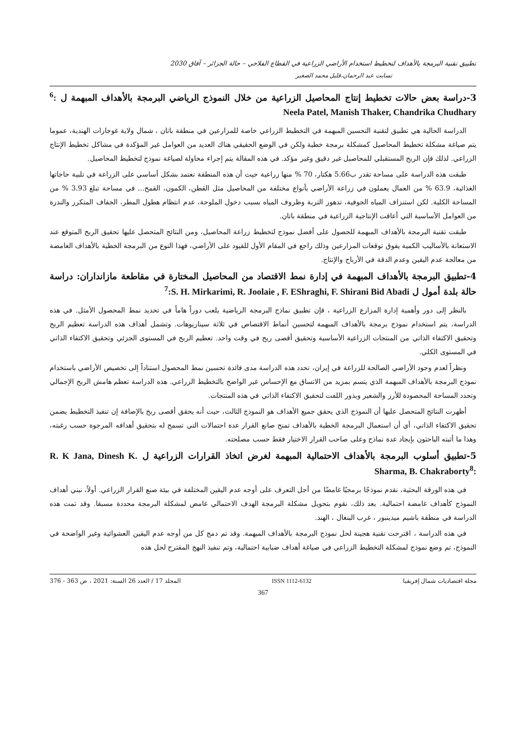تطبيق تقنية البرمجة بالأهداف لتخطيط استخدام الأراضي الزراعية في القطاع الفلاحي – حالة الجزائر – آفاق 2030
تسابت عبد الرحمان،قليل محمد الصغير
3-دراسة بعض حالات تخطيط إنتاج المحاصيل الزراعية من خلال النموذج الرياضي البرمجة بالأهداف المبهمة ل <sup>6</sup>: Neela Patel, Manish Thaker, Chandrika Chudhary
الدراسة الحالية هي تطبيق لتقنية التحسين المبهمة في التخطيط الزراعي خاصة للمزارعين في منطقة باتان ، شمال ولاية غوجارات الهندية، عموما يتم صياغة مشكلة تخطيط المحاصيل كمشكلة برمجة خطية ولكن في الوضع الحقيقي هناك العديد من العوامل غير المؤكدة في مشاكل تخطيط الإنتاج الزراعي. لذلك فإن الربح المستقبلي للمحاصيل غير دقيق وغير مؤكد. في هذه المقالة يتم إجراء محاولة لصياغة نموذج لتخطيط المحاصيل.
طبقت هذه الدراسة على مساحة تقدر ب5.66 هكتار، 70 % منها زراعية حيث أن هذه المنطقة تعتمد بشكل أساسي على الزراعة في تلبية حاجاتها الغذائية، 63.9 % من العمال يعملون في زراعة الأراضي بأنواع مختلفة من المحاصيل مثل القطن، الكمون، القمح... في مساحة تبلغ 3.93 % من المساحة الكلية. لكن استنزاف المياه الجوفية، تدهور التربة وظروف المياه بسبب دخول الملوحة، عدم انتظام هطول المطر، الجفاف المتكرر والندرة من العوامل الأساسية التي أعاقت الإنتاجية الزراعية في منطقة باتان.
طبقت تقنية البرمجة بالأهداف المبهمة للحصول على أفضل نموذج لتخطيط زراعة المحاصيل، ومن النتائج المتحصل عليها تحقيق الربح المتوقع عند الاستعانة بالأساليب الكمية يفوق توقعات المزارعين وذلك راجع في المقام الأول للقيود على الأراضي، فهذا النوع من البرمجة الخطية بالأهداف الغامضة من معالجة عدم اليقين وعدم الدقة في الأرباح والإنتاج.
4-تطبيق البرمجة بالأهداف المبهمة في إدارة نمط الاقتصاد من المحاصيل المختارة في مقاطعة مازانداران: دراسة حالة بلدة أمول ل <sup>7</sup>:S. H. Mirkarimi, R. Joolaie , F. EShraghi, F. Shirani Bid Abadi
بالنظر إلى دور وأهمية إدارة المزارع الزراعية ، فإن تطبيق نماذج البرمجة الرياضية يلعب دوراً هاماً في تحديد نمط المحصول الأمثل. في هذه الدراسة، يتم استخدام نموذج برمجة بالأهداف المبهمة لتحسين أنماط الاقتصاص في ثلاثة سيناريوهات. وتشمل أهداف هذه الدراسة تعظيم الربح وتحقيق الاكتفاء الذاتي من المنتجات الزراعية الأساسية وتحقيق أقصى ربح في وقت واحد. تعظيم الربح في المستوى الجزئي وتحقيق الاكتفاء الذاتي في المستوى الكلي.
ونظراً لعدم وجود الأراضي الصالحة للزراعة في إيران، تحدد هذه الدراسة مدى فائدة تحسين نمط المحصول استناداً إلى تخصيص الأراضي باستخدام نموذج البرمجة بالأهداف المبهمة الذي يتسم بمزيد من الاتساق مع الإحساس غير الواضح بالتخطيط الزراعي. هذه الدراسة تعظم هامش الربح الإجمالي وتحدد المساحة المحصودة للأرز والشعير وبذور اللفت لتحقيق الاكتفاء الذاتي في هذه المنتجات.
أظهرت النتائج المتحصل عليها أن النموذج الذي يحقق جميع الأهداف هو النموذج الثالث، حيث أنه يحقق أقصى ربح بالإضافة إن تنفيذ التخطيط يضمن تحقيق الاكتفاء الذاتي، أي أن استعمال البرمجة الخطية بالأهداف تمنح صانع القرار عدة احتمالات التي تسمح له بتحقيق أهدافه المرجوة حسب رغبته، وهذا ما أثبته الباحثون بإيجاد عدة نماذج وعلى صاحب القرار الاختيار فقط حسب مصلحته.
5-تطبيق أسلوب البرمجة بالأهداف الاحتمالية المبهمة لغرض اتخاذ القرارات الزراعية ل R. K Jana, Dinesh K. Sharma, B. Chakraborty<sup>8</sup>:
في هذه الورقة البحثية، نقدم نموذجًا برمجيًا غامضًا من أجل التعرف على أوجه عدم اليقين المختلفة في بيئة صنع القرار الزراعي. أولاً، نبني أهداف النموذج كأهداف غامضة احتمالية. بعد ذلك، نقوم بتحويل مشكلة البرمجة الهدف الاحتمالي غامض لمشكلة البرمجة محددة مسبقا. وقد تمت هذه الدراسة في منطقة باشيم ميدينبور ، غرب البنغال ، الهند.
في هذه الدراسة ، اقترحت تقنية هجينة لحل نموذج البرمجة بالأهداف المبهمة. وقد تم دمج كل من أوجه عدم اليقين العشوائية وغير الواضحة في النموذج، تم وضع نموذج لمشكلة التخطيط الزراعي في صياغة أهداف ضبابية احتمالية، وتم تنفيذ النهج المقترح لحل هذه
مجلة اقتصاديات شمال إفريقيا ISSN 1112-6132 المجلد 17 / العدد 26 السنة: 2021 ، ص 363 - 376
367